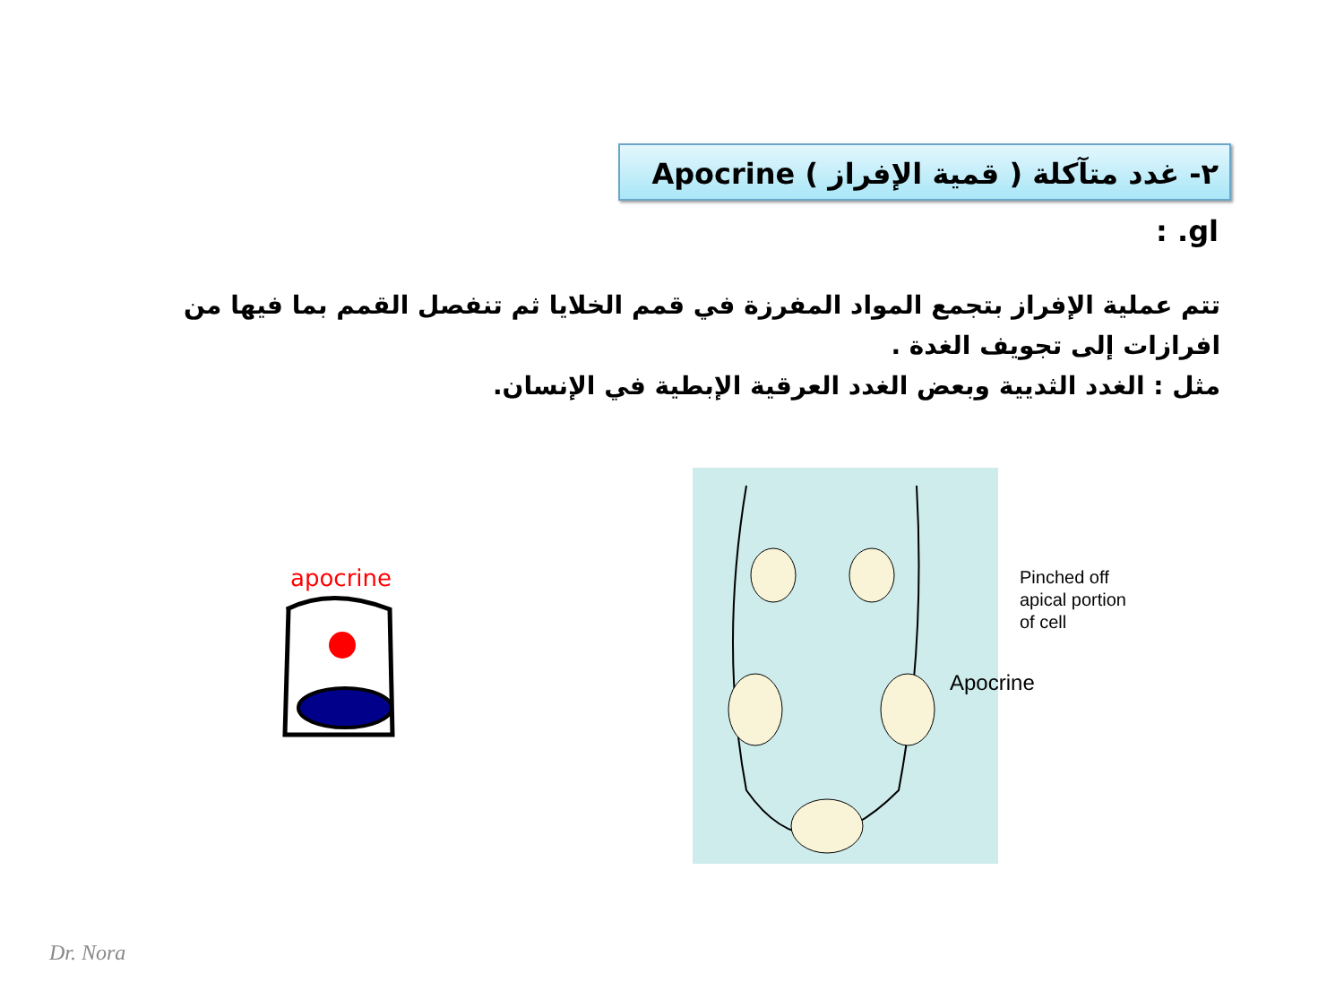٢- غدد متآكلة ( قمية الإفراز ) Apocrine gl. :
تتم عملية الإفراز بتجمع المواد المفرزة في قمم الخلايا ثم تنفصل القمم بما فيها من افرازات إلى تجويف الغدة .
مثل : الغدد الثديية وبعض الغدد العرقية الإبطية في الإنسان.
apocrine
Pinched off
apical portion
of cell
Apocrine
Dr. Nora